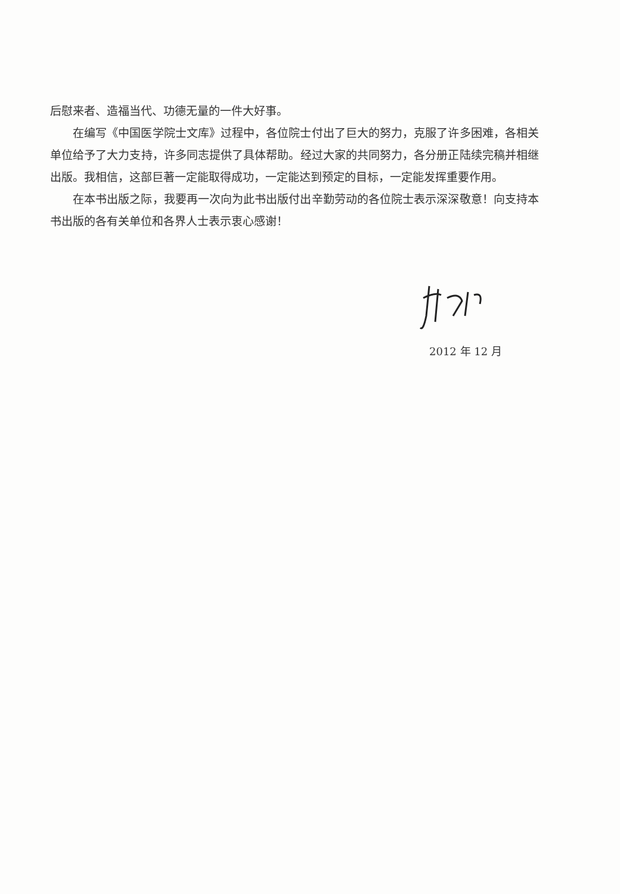后慰来者、造福当代、功德无量的一件大好事。
在编写《中国医学院士文库》过程中，各位院士付出了巨大的努力，克服了许多困难，各相关单位给予了大力支持，许多同志提供了具体帮助。经过大家的共同努力，各分册正陆续完稿并相继出版。我相信，这部巨著一定能取得成功，一定能达到预定的目标，一定能发挥重要作用。
在本书出版之际，我要再一次向为此书出版付出辛勤劳动的各位院士表示深深敬意！向支持本书出版的各有关单位和各界人士表示衷心感谢！
2012 年 12 月